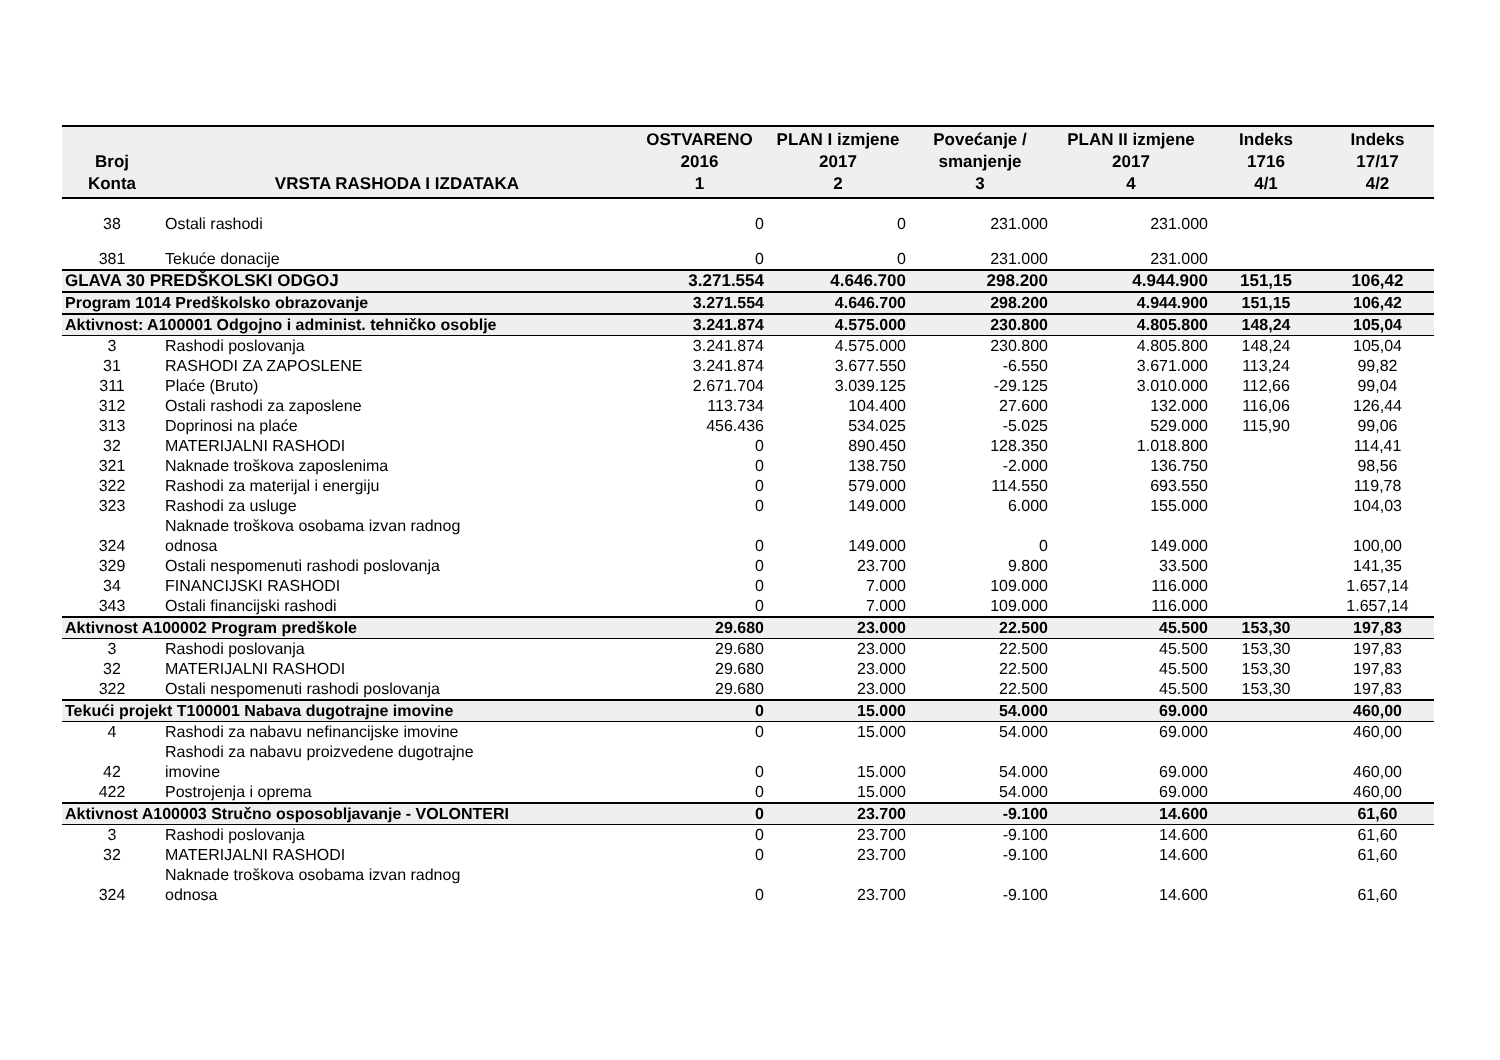| Broj Konta | VRSTA RASHODA I IZDATAKA | OSTVARENO 2016 1 | PLAN I izmjene 2017 2 | Povećanje / smanjenje 3 | PLAN II izmjene 2017 4 | Indeks 1716 4/1 | Indeks 17/17 4/2 |
| --- | --- | --- | --- | --- | --- | --- | --- |
| 38 | Ostali rashodi | 0 | 0 | 231.000 | 231.000 | | |
| 381 | Tekuće donacije | 0 | 0 | 231.000 | 231.000 | | |
| GLAVA 30 PREDŠKOLSKI ODGOJ | | 3.271.554 | 4.646.700 | 298.200 | 4.944.900 | 151,15 | 106,42 |
| Program 1014 Predškolsko obrazovanje | | 3.271.554 | 4.646.700 | 298.200 | 4.944.900 | 151,15 | 106,42 |
| Aktivnost: A100001 Odgojno i administ. tehničko osoblje | | 3.241.874 | 4.575.000 | 230.800 | 4.805.800 | 148,24 | 105,04 |
| 3 | Rashodi poslovanja | 3.241.874 | 4.575.000 | 230.800 | 4.805.800 | 148,24 | 105,04 |
| 31 | RASHODI ZA ZAPOSLENE | 3.241.874 | 3.677.550 | -6.550 | 3.671.000 | 113,24 | 99,82 |
| 311 | Plaće (Bruto) | 2.671.704 | 3.039.125 | -29.125 | 3.010.000 | 112,66 | 99,04 |
| 312 | Ostali rashodi za zaposlene | 113.734 | 104.400 | 27.600 | 132.000 | 116,06 | 126,44 |
| 313 | Doprinosi na plaće | 456.436 | 534.025 | -5.025 | 529.000 | 115,90 | 99,06 |
| 32 | MATERIJALNI RASHODI | 0 | 890.450 | 128.350 | 1.018.800 | | 114,41 |
| 321 | Naknade troškova zaposlenima | 0 | 138.750 | -2.000 | 136.750 | | 98,56 |
| 322 | Rashodi za materijal i energiju | 0 | 579.000 | 114.550 | 693.550 | | 119,78 |
| 323 | Rashodi za usluge | 0 | 149.000 | 6.000 | 155.000 | | 104,03 |
| 324 | Naknade troškova osobama izvan radnog odnosa | 0 | 149.000 | 0 | 149.000 | | 100,00 |
| 329 | Ostali nespomenuti rashodi poslovanja | 0 | 23.700 | 9.800 | 33.500 | | 141,35 |
| 34 | FINANCIJSKI RASHODI | 0 | 7.000 | 109.000 | 116.000 | | 1.657,14 |
| 343 | Ostali financijski rashodi | 0 | 7.000 | 109.000 | 116.000 | | 1.657,14 |
| Aktivnost A100002 Program predškole | | 29.680 | 23.000 | 22.500 | 45.500 | 153,30 | 197,83 |
| 3 | Rashodi poslovanja | 29.680 | 23.000 | 22.500 | 45.500 | 153,30 | 197,83 |
| 32 | MATERIJALNI RASHODI | 29.680 | 23.000 | 22.500 | 45.500 | 153,30 | 197,83 |
| 322 | Ostali nespomenuti rashodi poslovanja | 29.680 | 23.000 | 22.500 | 45.500 | 153,30 | 197,83 |
| Tekući projekt T100001 Nabava dugotrajne imovine | | 0 | 15.000 | 54.000 | 69.000 | | 460,00 |
| 4 | Rashodi za nabavu nefinancijske imovine | 0 | 15.000 | 54.000 | 69.000 | | 460,00 |
| 42 | Rashodi za nabavu proizvedene dugotrajne imovine | 0 | 15.000 | 54.000 | 69.000 | | 460,00 |
| 422 | Postrojenja i oprema | 0 | 15.000 | 54.000 | 69.000 | | 460,00 |
| Aktivnost A100003 Stručno osposobljavanje - VOLONTERI | | 0 | 23.700 | -9.100 | 14.600 | | 61,60 |
| 3 | Rashodi poslovanja | 0 | 23.700 | -9.100 | 14.600 | | 61,60 |
| 32 | MATERIJALNI RASHODI | 0 | 23.700 | -9.100 | 14.600 | | 61,60 |
| 324 | Naknade troškova osobama izvan radnog odnosa | 0 | 23.700 | -9.100 | 14.600 | | 61,60 |